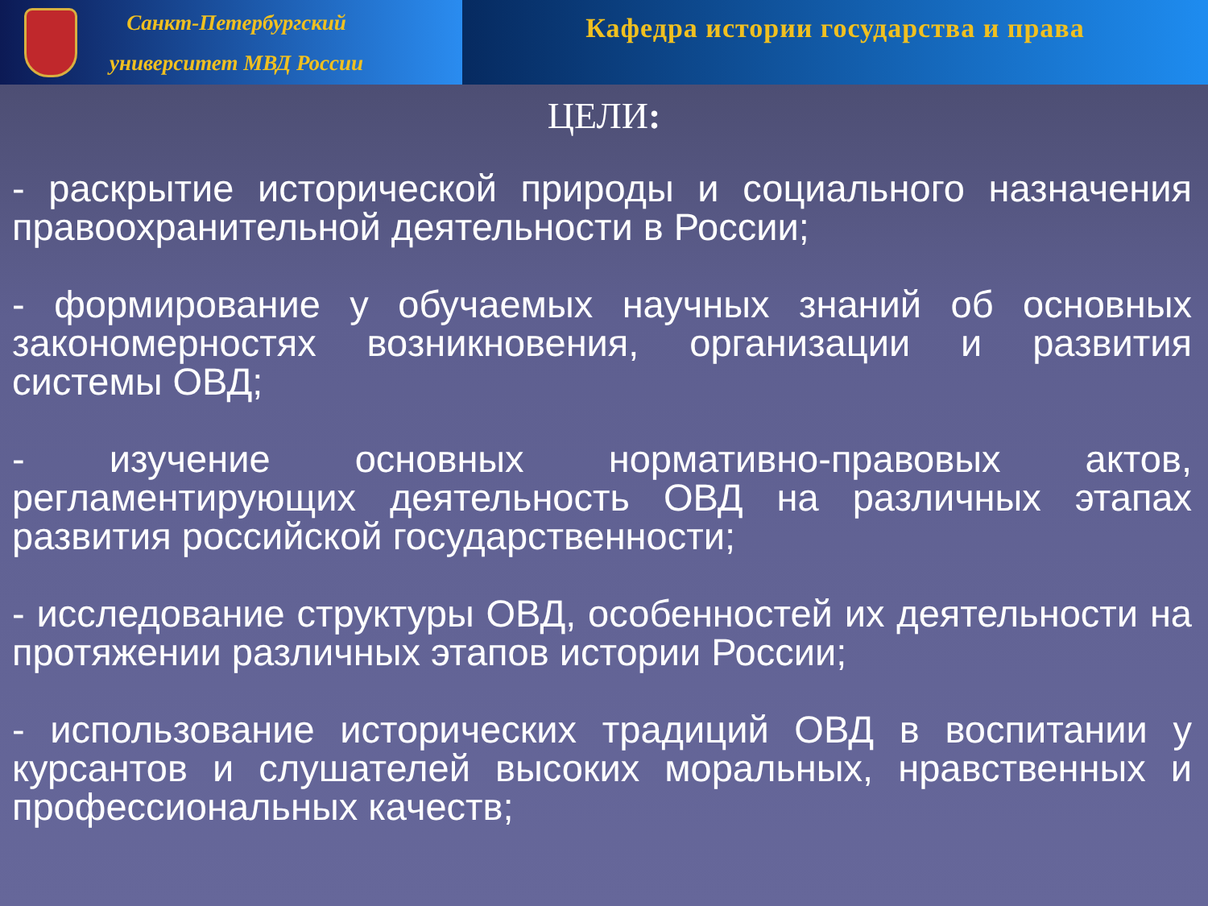Санкт-Петербургский
университет МВД России
Кафедра истории государства и права
ЦЕЛИ:
- раскрытие исторической природы и социального назначения правоохранительной деятельности в России;
- формирование у обучаемых научных знаний об основных закономерностях возникновения, организации и развития системы ОВД;
- изучение основных нормативно-правовых актов, регламентирующих деятельность ОВД на различных этапах развития российской государственности;
- исследование структуры ОВД, особенностей их деятельности на протяжении различных этапов истории России;
- использование исторических традиций ОВД в воспитании у курсантов и слушателей высоких моральных, нравственных и профессиональных качеств;